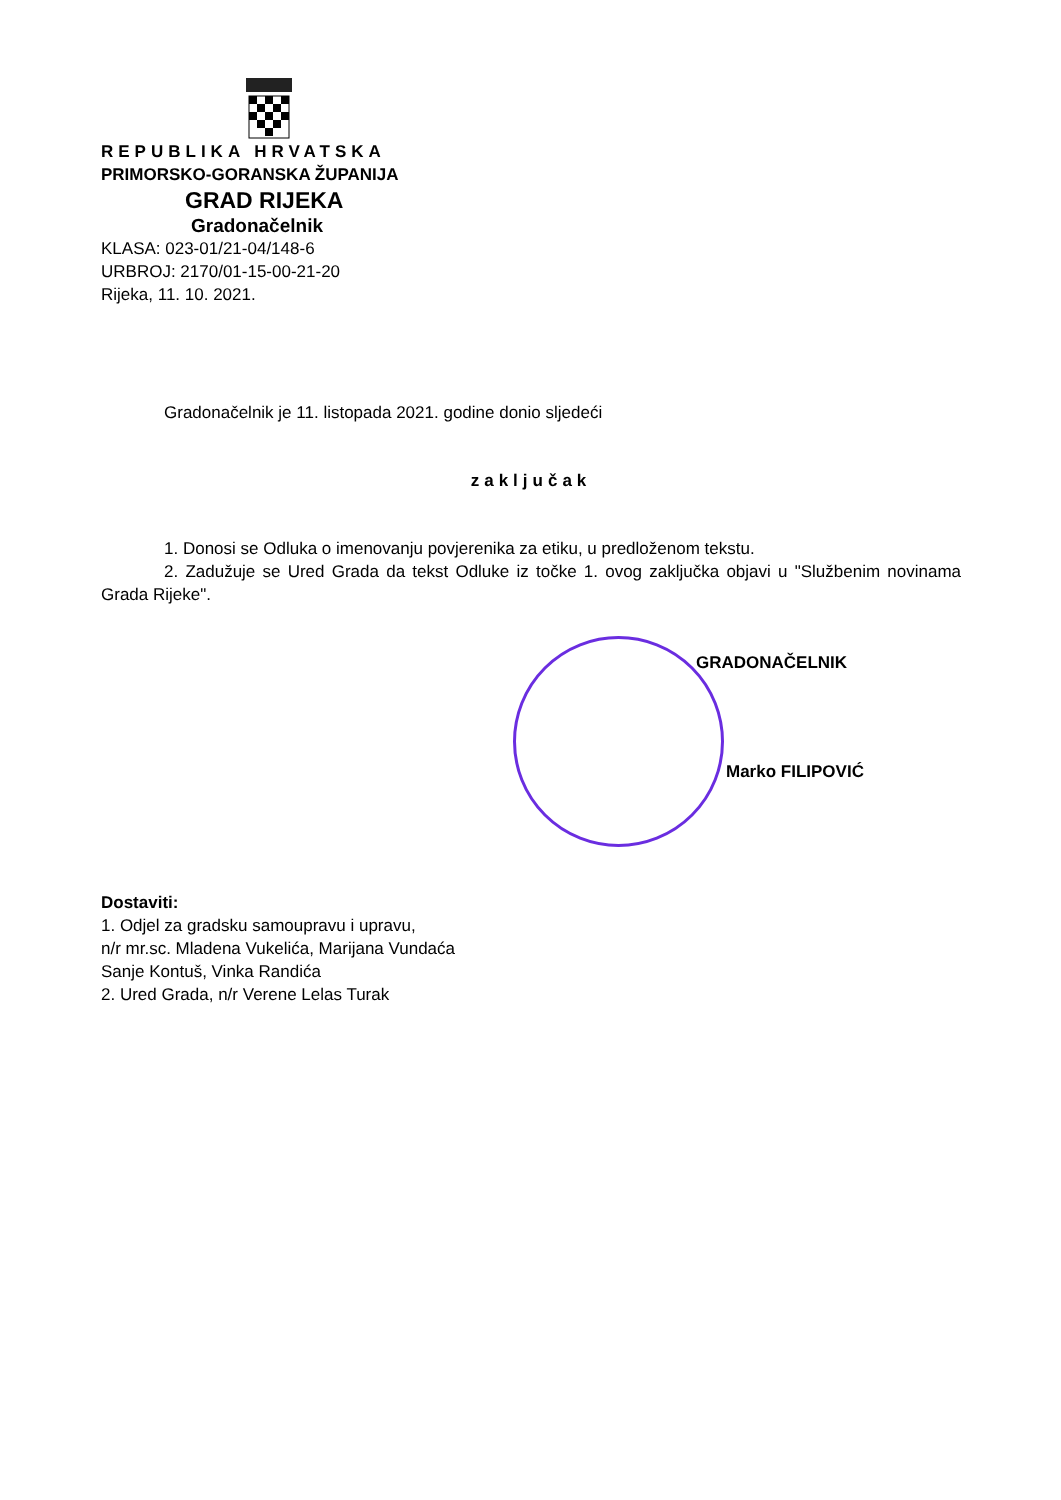REPUBLIKA HRVATSKA
PRIMORSKO-GORANSKA ŽUPANIJA
GRAD RIJEKA
Gradonačelnik
KLASA: 023-01/21-04/148-6
URBROJ: 2170/01-15-00-21-20
Rijeka, 11. 10. 2021.
Gradonačelnik je 11. listopada 2021. godine donio sljedeći
zaključak
1. Donosi se Odluka o imenovanju povjerenika za etiku, u predloženom tekstu.
2. Zadužuje se Ured Grada da tekst Odluke iz točke 1. ovog zaključka objavi u "Službenim novinama Grada Rijeke".
GRADONAČELNIK
Marko FILIPOVIĆ
Dostaviti:
1. Odjel za gradsku samoupravu i upravu,
n/r mr.sc. Mladena Vukelića, Marijana Vundaća
Sanje Kontuš, Vinka Randića
2. Ured Grada, n/r Verene Lelas Turak